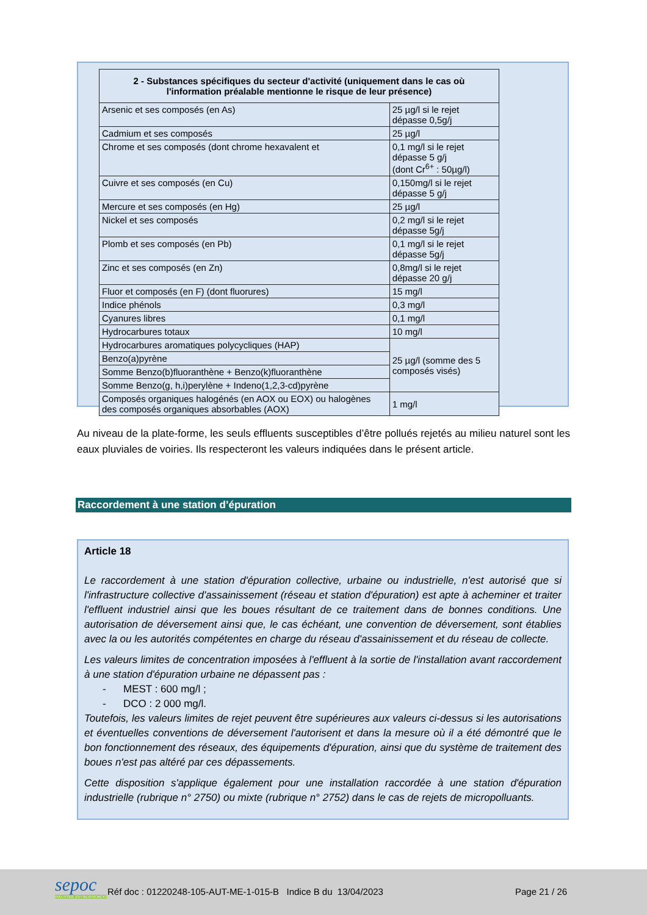| 2 - Substances spécifiques du secteur d'activité (uniquement dans le cas où l'information préalable mentionne le risque de leur présence) | |
| --- | --- |
| Arsenic et ses composés (en As) | 25 µg/l si le rejet dépasse 0,5g/j |
| Cadmium et ses composés | 25 µg/l |
| Chrome et ses composés (dont chrome hexavalent et | 0,1 mg/l si le rejet dépasse 5 g/j (dont Cr<sup>6+</sup> : 50µg/l) |
| Cuivre et ses composés (en Cu) | 0,150mg/l si le rejet dépasse 5 g/j |
| Mercure et ses composés (en Hg) | 25 µg/l |
| Nickel et ses composés | 0,2 mg/l si le rejet dépasse 5g/j |
| Plomb et ses composés (en Pb) | 0,1 mg/l si le rejet dépasse 5g/j |
| Zinc et ses composés (en Zn) | 0,8mg/l si le rejet dépasse 20 g/j |
| Fluor et composés (en F) (dont fluorures) | 15 mg/l |
| Indice phénols | 0,3 mg/l |
| Cyanures libres | 0,1 mg/l |
| Hydrocarbures totaux | 10 mg/l |
| Hydrocarbures aromatiques polycycliques (HAP) | 25 µg/l (somme des 5 composés visés) |
| Benzo(a)pyrène | |
| Somme Benzo(b)fluoranthène + Benzo(k)fluoranthène | |
| Somme Benzo(g, h,i)perylène + Indeno(1,2,3-cd)pyrène | |
| Composés organiques halogénés (en AOX ou EOX) ou halogènes des composés organiques absorbables (AOX) | 1 mg/l |
Au niveau de la plate-forme, les seuls effluents susceptibles d’être pollués rejetés au milieu naturel sont les eaux pluviales de voiries. Ils respecteront les valeurs indiquées dans le présent article.
Raccordement à une station d’épuration
Article 18
Le raccordement à une station d'épuration collective, urbaine ou industrielle, n'est autorisé que si l'infrastructure collective d'assainissement (réseau et station d'épuration) est apte à acheminer et traiter l'effluent industriel ainsi que les boues résultant de ce traitement dans de bonnes conditions. Une autorisation de déversement ainsi que, le cas échéant, une convention de déversement, sont établies avec la ou les autorités compétentes en charge du réseau d'assainissement et du réseau de collecte.
Les valeurs limites de concentration imposées à l'effluent à la sortie de l'installation avant raccordement à une station d'épuration urbaine ne dépassent pas :
- MEST : 600 mg/l ;
- DCO : 2 000 mg/l.
Toutefois, les valeurs limites de rejet peuvent être supérieures aux valeurs ci-dessus si les autorisations et éventuelles conventions de déversement l'autorisent et dans la mesure où il a été démontré que le bon fonctionnement des réseaux, des équipements d'épuration, ainsi que du système de traitement des boues n'est pas altéré par ces dépassements.
Cette disposition s'applique également pour une installation raccordée à une station d'épuration industrielle (rubrique n° 2750) ou mixte (rubrique n° 2752) dans le cas de rejets de micropolluants.
sepoc
INDUSTRIE ENVIRONNEMENT
Réf doc : 01220248-105-AUT-ME-1-015-B Indice B du 13/04/2023
Page 21 / 26